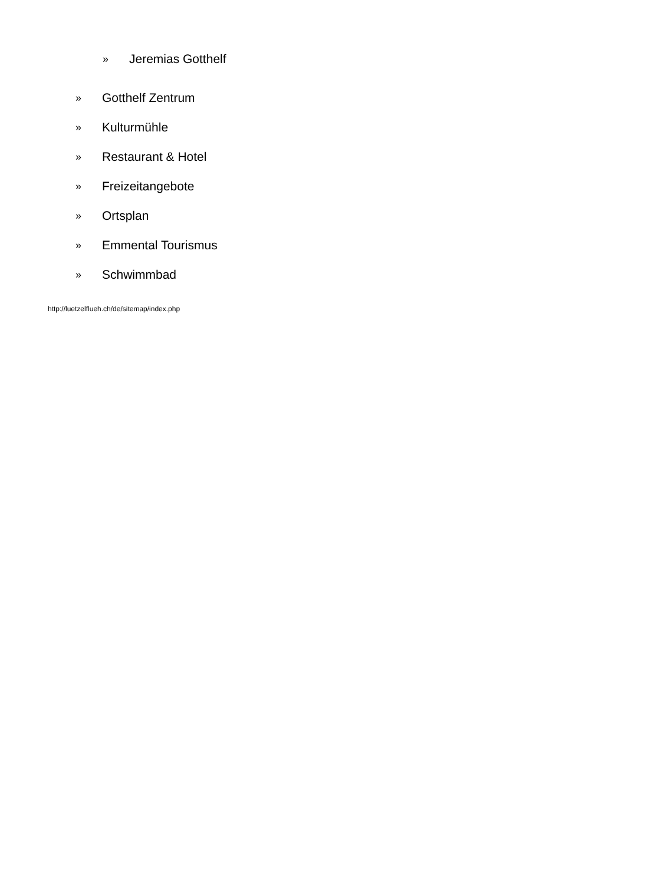» Jeremias Gotthelf
» Gotthelf Zentrum
» Kulturmühle
» Restaurant & Hotel
» Freizeitangebote
» Ortsplan
» Emmental Tourismus
» Schwimmbad
http://luetzelflueh.ch/de/sitemap/index.php